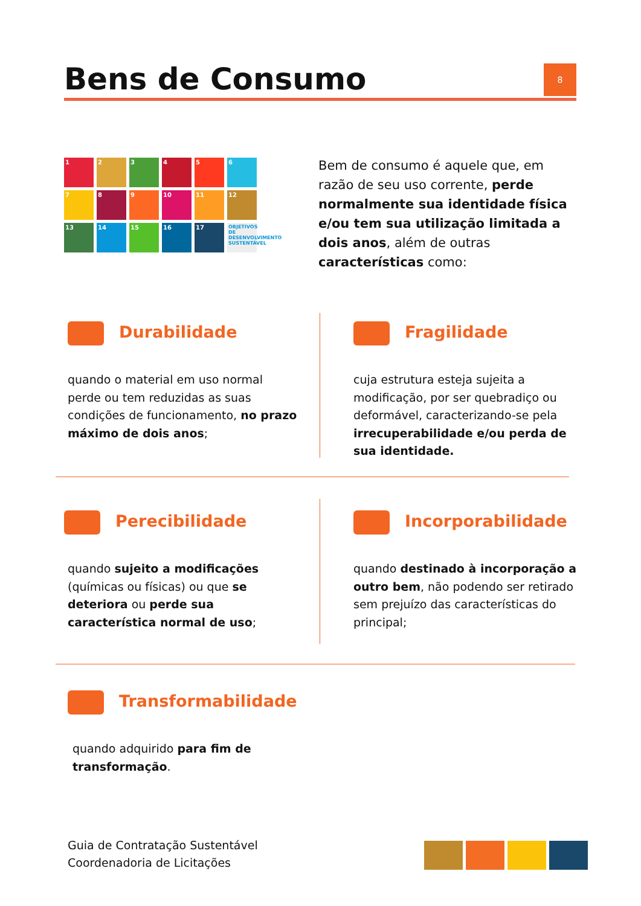Bens de Consumo
8
1
2
3
4
5
6
7
8
9
10
11
12
13
14
15
16
17
OBJETIVOS DE DESENVOLVIMENTO SUSTENTÁVEL
Bem de consumo é aquele que, em razão de seu uso corrente, perde normalmente sua identidade física e/ou tem sua utilização limitada a dois anos, além de outras características como:
Durabilidade
quando o material em uso normal perde ou tem reduzidas as suas condições de funcionamento, no prazo máximo de dois anos;
Fragilidade
cuja estrutura esteja sujeita a modificação, por ser quebradiço ou deformável, caracterizando-se pela irrecuperabilidade e/ou perda de sua identidade.
Perecibilidade
quando sujeito a modificações (químicas ou físicas) ou que se deteriora ou perde sua característica normal de uso;
Incorporabilidade
quando destinado à incorporação a outro bem, não podendo ser retirado sem prejuízo das características do principal;
Transformabilidade
quando adquirido para fim de transformação.
Guia de Contratação Sustentável
Coordenadoria de Licitações